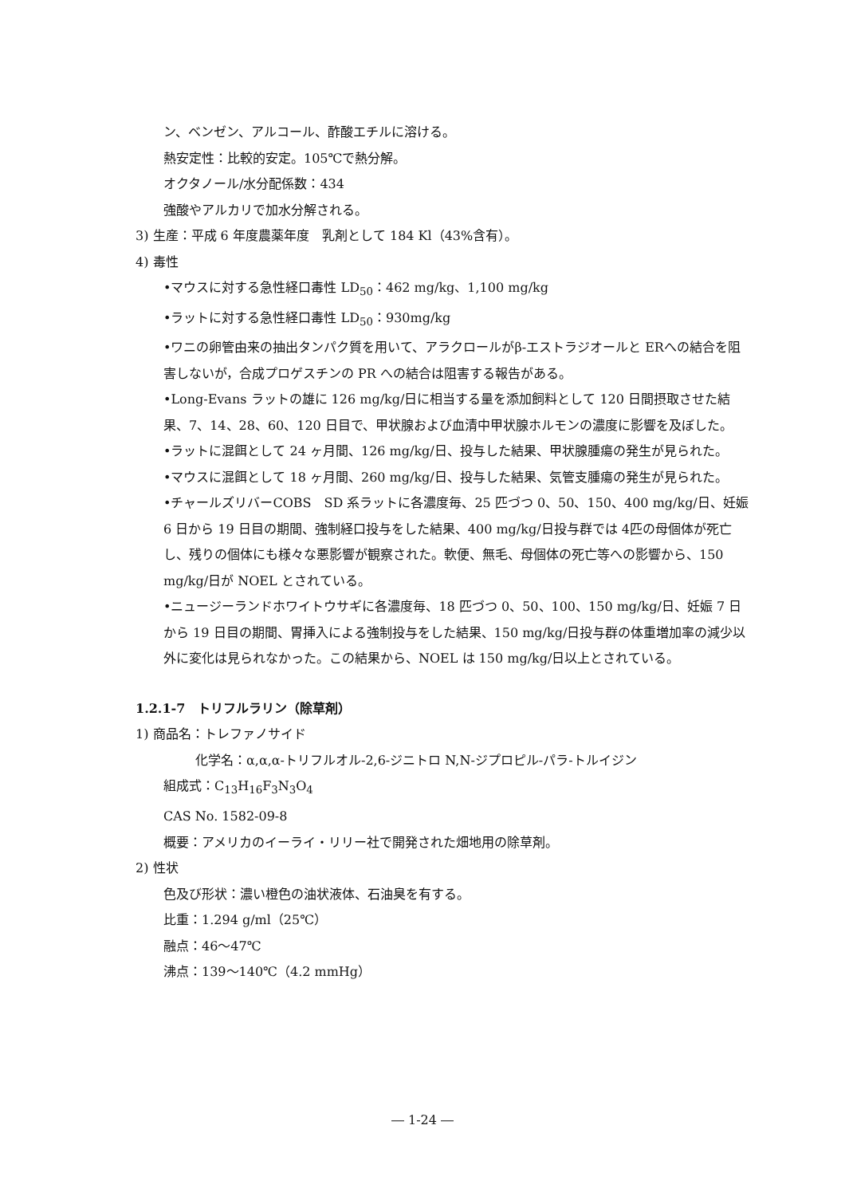ン、ベンゼン、アルコール、酢酸エチルに溶ける。
熱安定性：比較的安定。105℃で熱分解。
オクタノール/水分配係数：434
強酸やアルカリで加水分解される。
3) 生産：平成 6 年度農薬年度　乳剤として 184 Kl（43%含有）。
4) 毒性
•マウスに対する急性経口毒性 LD<sub>50</sub>：462 mg/kg、1,100 mg/kg
•ラットに対する急性経口毒性 LD<sub>50</sub>：930mg/kg
•ワニの卵管由来の抽出タンパク質を用いて、アラクロールがβ-エストラジオールと ERへの結合を阻害しないが，合成プロゲスチンの PR への結合は阻害する報告がある。
•Long-Evans ラットの雄に 126 mg/kg/日に相当する量を添加飼料として 120 日間摂取させた結果、7、14、28、60、120 日目で、甲状腺および血清中甲状腺ホルモンの濃度に影響を及ぼした。
•ラットに混餌として 24 ヶ月間、126 mg/kg/日、投与した結果、甲状腺腫瘍の発生が見られた。
•マウスに混餌として 18 ヶ月間、260 mg/kg/日、投与した結果、気管支腫瘍の発生が見られた。
•チャールズリバーCOBS　SD 系ラットに各濃度毎、25 匹づつ 0、50、150、400 mg/kg/日、妊娠 6 日から 19 日目の期間、強制経口投与をした結果、400 mg/kg/日投与群では 4匹の母個体が死亡し、残りの個体にも様々な悪影響が観察された。軟便、無毛、母個体の死亡等への影響から、150 mg/kg/日が NOEL とされている。
•ニュージーランドホワイトウサギに各濃度毎、18 匹づつ 0、50、100、150 mg/kg/日、妊娠 7 日から 19 日目の期間、胃挿入による強制投与をした結果、150 mg/kg/日投与群の体重増加率の減少以外に変化は見られなかった。この結果から、NOEL は 150 mg/kg/日以上とされている。
1.2.1-7　トリフルラリン（除草剤）
1) 商品名：トレファノサイド
化学名：α,α,α-トリフルオル-2,6-ジニトロ N,N-ジプロピル-パラ-トルイジン
組成式：C<sub>13</sub>H<sub>16</sub>F<sub>3</sub>N<sub>3</sub>O<sub>4</sub>
CAS No. 1582-09-8
概要：アメリカのイーライ・リリー社で開発された畑地用の除草剤。
2) 性状
色及び形状：濃い橙色の油状液体、石油臭を有する。
比重：1.294 g/ml（25℃）
融点：46～47℃
沸点：139～140℃（4.2 mmHg）
― 1-24 ―